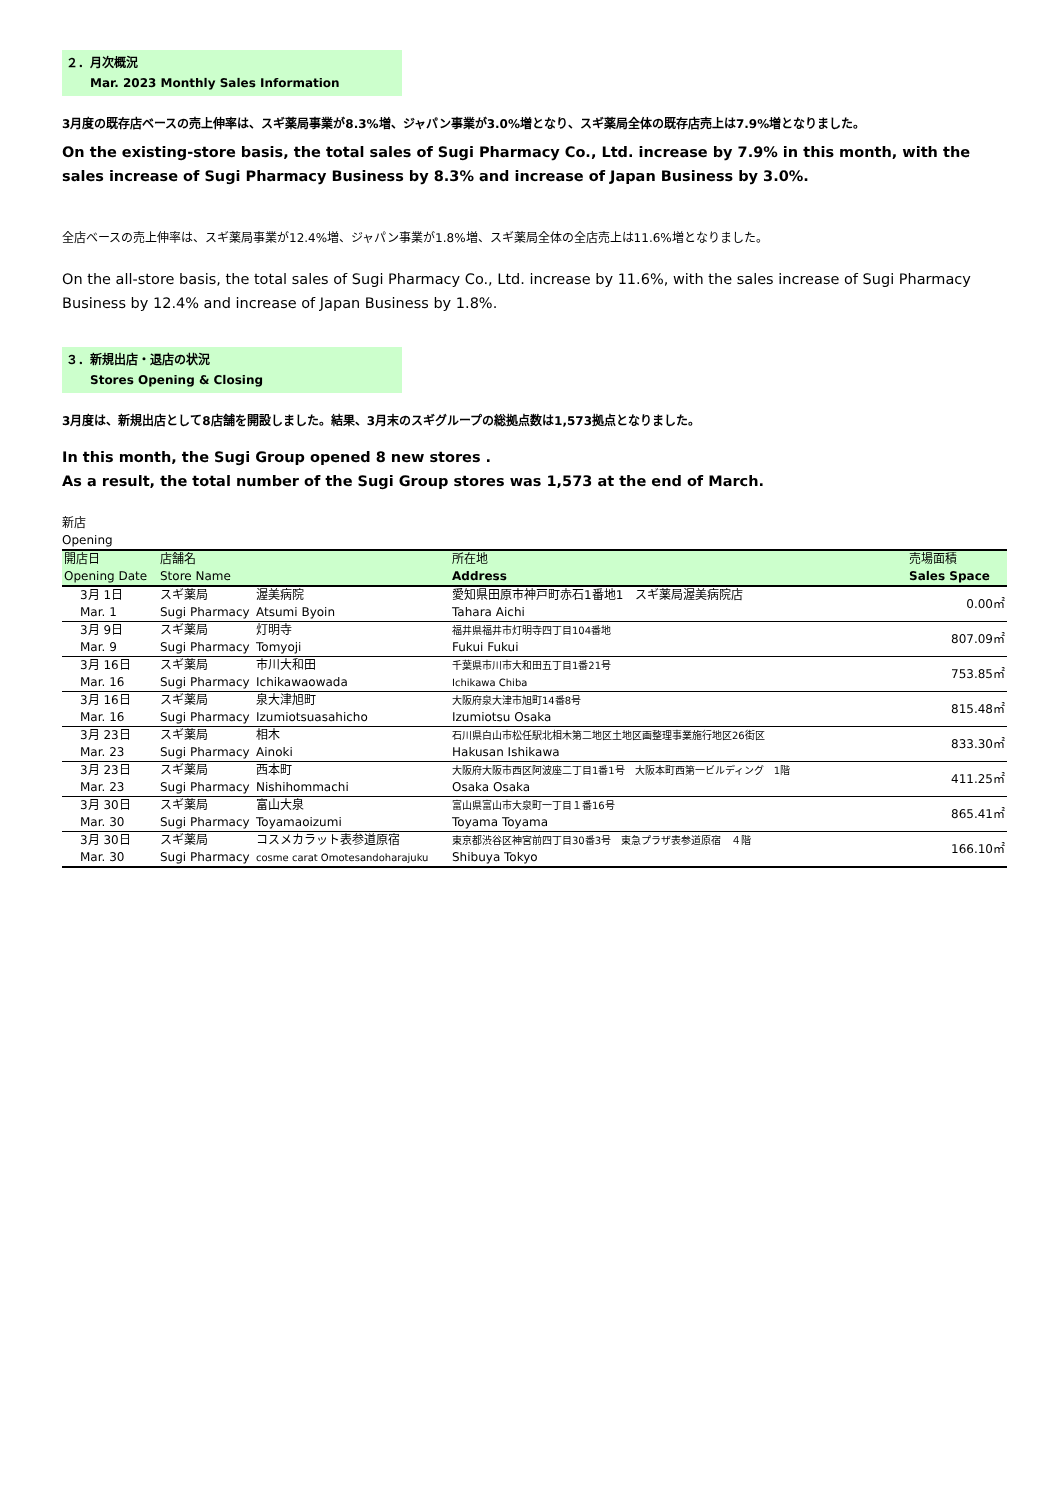２．月次概況
Mar. 2023 Monthly Sales Information
3月度の既存店ベースの売上伸率は、スギ薬局事業が8.3%増、ジャパン事業が3.0%増となり、スギ薬局全体の既存店売上は7.9%増となりました。
On the existing-store basis, the total sales of Sugi Pharmacy Co., Ltd. increase by 7.9% in this month, with the sales increase of Sugi Pharmacy Business by 8.3% and increase of Japan Business by 3.0%.
全店ベースの売上伸率は、スギ薬局事業が12.4%増、ジャパン事業が1.8%増、スギ薬局全体の全店売上は11.6%増となりました。
On the all-store basis, the total sales of Sugi Pharmacy Co., Ltd. increase by 11.6%, with the sales increase of Sugi Pharmacy Business by 12.4% and increase of Japan Business by 1.8%.
３．新規出店・退店の状況
Stores Opening & Closing
3月度は、新規出店として8店舗を開設しました。結果、3月末のスギグループの総拠点数は1,573拠点となりました。
In this month, the Sugi Group opened 8 new stores .
As a result, the total number of the Sugi Group stores was 1,573 at the end of March.
新店
Opening
| 開店日 Opening Date | 店舗名 Store Name | | 所在地 Address | 売場面積 Sales Space |
| --- | --- | --- | --- | --- |
| 3月 1日 Mar. 1 | スギ薬局 Sugi Pharmacy | 渥美病院 Atsumi Byoin | 愛知県田原市神戸町赤石1番地1 スギ薬局渥美病院店 Tahara Aichi | 0.00㎡ |
| 3月 9日 Mar. 9 | スギ薬局 Sugi Pharmacy | 灯明寺 Tomyoji | 福井県福井市灯明寺四丁目104番地 Fukui Fukui | 807.09㎡ |
| 3月 16日 Mar. 16 | スギ薬局 Sugi Pharmacy | 市川大和田 Ichikawaowada | 千葉県市川市大和田五丁目1番21号 Ichikawa Chiba | 753.85㎡ |
| 3月 16日 Mar. 16 | スギ薬局 Sugi Pharmacy | 泉大津旭町 Izumiotsuasahicho | 大阪府泉大津市旭町14番8号 Izumiotsu Osaka | 815.48㎡ |
| 3月 23日 Mar. 23 | スギ薬局 Sugi Pharmacy | 相木 Ainoki | 石川県白山市松任駅北相木第二地区土地区画整理事業施行地区26街区 Hakusan Ishikawa | 833.30㎡ |
| 3月 23日 Mar. 23 | スギ薬局 Sugi Pharmacy | 西本町 Nishihommachi | 大阪府大阪市西区阿波座二丁目1番1号 大阪本町西第一ビルディング 1階 Osaka Osaka | 411.25㎡ |
| 3月 30日 Mar. 30 | スギ薬局 Sugi Pharmacy | 富山大泉 Toyamaoizumi | 富山県富山市大泉町一丁目１番16号 Toyama Toyama | 865.41㎡ |
| 3月 30日 Mar. 30 | スギ薬局 Sugi Pharmacy | コスメカラット表参道原宿 cosme carat Omotesandoharajuku | 東京都渋谷区神宮前四丁目30番3号 東急プラザ表参道原宿 ４階 Shibuya Tokyo | 166.10㎡ |